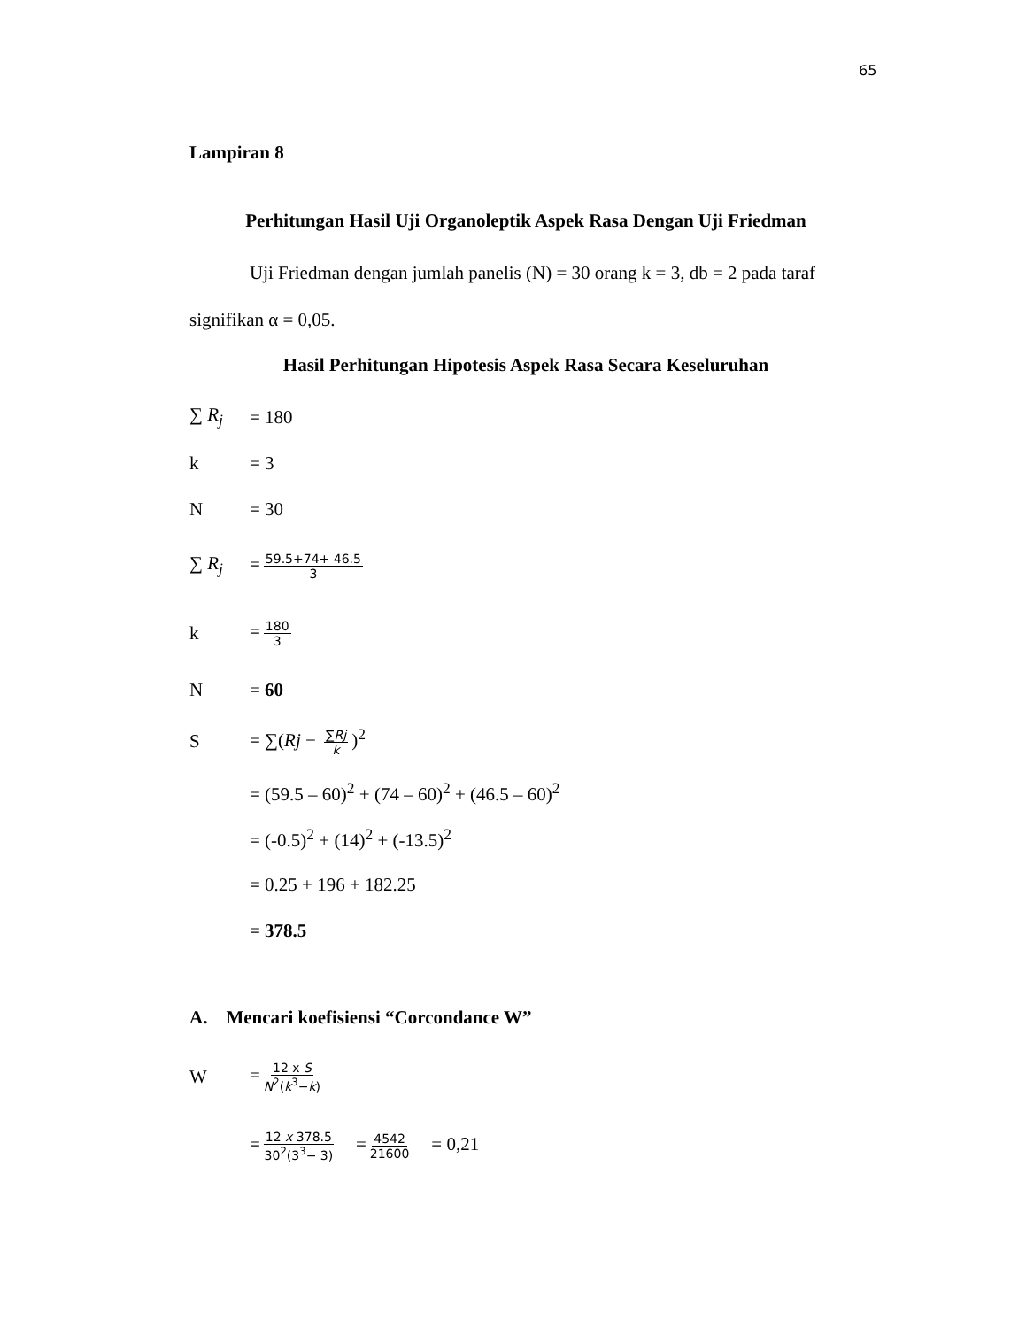65
Lampiran 8
Perhitungan Hasil Uji Organoleptik Aspek Rasa Dengan Uji Friedman
Uji Friedman dengan jumlah panelis (N) = 30 orang k = 3, db = 2 pada taraf signifikan α = 0,05.
Hasil Perhitungan Hipotesis Aspek Rasa Secara Keseluruhan
∑ R<sub>j</sub> = 180
k = 3
N = 30
∑ R<sub>j</sub> = 59.5+74+ 46.5 3
k = 180 3
N = 60
S = ∑(Rj − ∑Rj k)<sup>2</sup>
= (59.5 – 60)<sup>2</sup> + (74 – 60)<sup>2</sup> + (46.5 – 60)<sup>2</sup>
= (-0.5)<sup>2</sup> + (14)<sup>2</sup> + (-13.5)<sup>2</sup>
= 0.25 + 196 + 182.25
= 378.5
A. Mencari koefisiensi “Corcondance W”
W = 12 x S N<sup>2</sup>(k<sup>3</sup>−k)
= 12 x 378.5 30<sup>2</sup>(3<sup>3</sup>− 3) = 4542 21600 = 0,21